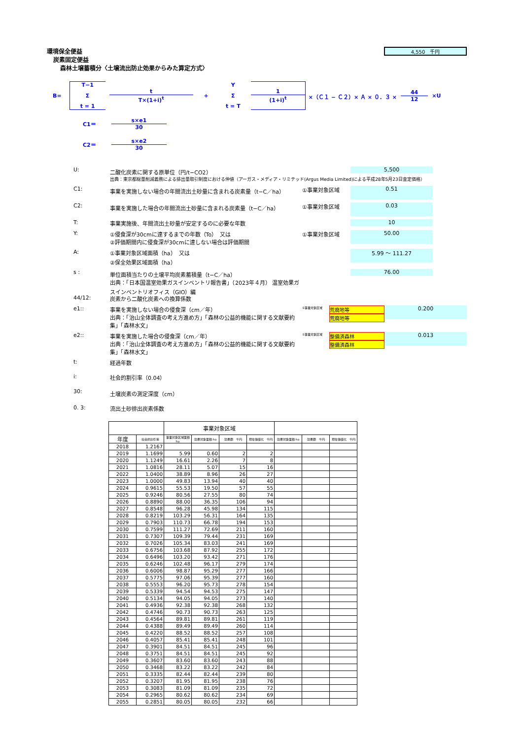4,550　千円
環境保全便益
炭素固定便益
森林土壌蓄積分〈土壌流出防止効果からみた算定方式〉
B=
T−1
Σ
t = 1
t
T×(1+i)<sup>t</sup>
+
Y
Σ
t = T
1
(1+i)<sup>t</sup>
×（Ｃ１ − Ｃ２）× Ａ × ０．３ ×
44
12
×U
C1＝
s×e1
30
C2＝
s×e2
30
U: 二酸化炭素に関する原単位（円/t−CO2） 5,500
出典：東京都総量削減義務による排出量取引制度における仲値（アーガス・メディア・リミテッド(Argus Media Limited)による平成28年5月23日査定価格）
C1: 事業を実施しない場合の年間流出土砂量に含まれる炭素量（t−C／ha） ①事業対象区域 0.51
C2: 事業を実施した場合の年間流出土砂量に含まれる炭素量（t−C／ha） ①事業対象区域 0.03
T: 事業実施後、年間流出土砂量が安定するのに必要な年数 10
Y: ①侵食深が30cmに達するまでの年数（To）　又は
②評価期間内に侵食深が30cmに達しない場合は評価期間 ①事業対象区域 50.00
A: ①事業対象区域面積（ha）　又は
②保全効果区域面積（ha） 5.99 ～ 111.27
s : 単位面積当たりの土壌平均炭素蓄積量（t−C／ha）
出典：「日本国温室効果ガスインベントリ報告書」（2023年４月） 温室効果ガスインベントリオフィス（GIO）編 76.00
44/12: 炭素から二酸化炭素への換算係数
e1:: 事業を実施しない場合の侵食深（cm／年）
出典：「治山全体調査の考え方進め方」「森林の公益的機能に関する文献要約集」「森林水文」 ①事業対象区域
荒廃地等
荒廃地等
0.200
e2:: 事業を実施した場合の侵食深（cm／年）
出典：「治山全体調査の考え方進め方」「森林の公益的機能に関する文献要約集」「森林水文」 ①事業対象区域
整備済森林
整備済森林
0.013
t: 経過年数
i: 社会的割引率（0.04）
30: 土壌炭素の測定深度（cm）
0. 3: 流出土砂排出炭素係数
| | | 事業対象区域 | | | | | | |
| 年度 | 社会的割引率 | 事業対象区域面積 ha | 効果対象面積 ha | 効果額 千円 | 現在価値化 千円 | 効果対象面積 ha | 効果額 千円 | 現在価値化 千円 |
| 2018 | 1.2167 | | | | | | | |
| 2019 | 1.1699 | 5.99 | 0.60 | 2 | 2 | | | |
| 2020 | 1.1249 | 16.61 | 2.26 | 7 | 8 | | | |
| 2021 | 1.0816 | 28.11 | 5.07 | 15 | 16 | | | |
| 2022 | 1.0400 | 38.89 | 8.96 | 26 | 27 | | | |
| 2023 | 1.0000 | 49.83 | 13.94 | 40 | 40 | | | |
| 2024 | 0.9615 | 55.53 | 19.50 | 57 | 55 | | | |
| 2025 | 0.9246 | 80.56 | 27.55 | 80 | 74 | | | |
| 2026 | 0.8890 | 88.00 | 36.35 | 106 | 94 | | | |
| 2027 | 0.8548 | 96.28 | 45.98 | 134 | 115 | | | |
| 2028 | 0.8219 | 103.29 | 56.31 | 164 | 135 | | | |
| 2029 | 0.7903 | 110.73 | 66.78 | 194 | 153 | | | |
| 2030 | 0.7599 | 111.27 | 72.69 | 211 | 160 | | | |
| 2031 | 0.7307 | 109.39 | 79.44 | 231 | 169 | | | |
| 2032 | 0.7026 | 105.34 | 83.03 | 241 | 169 | | | |
| 2033 | 0.6756 | 103.68 | 87.92 | 255 | 172 | | | |
| 2034 | 0.6496 | 103.20 | 93.42 | 271 | 176 | | | |
| 2035 | 0.6246 | 102.48 | 96.17 | 279 | 174 | | | |
| 2036 | 0.6006 | 98.87 | 95.29 | 277 | 166 | | | |
| 2037 | 0.5775 | 97.06 | 95.39 | 277 | 160 | | | |
| 2038 | 0.5553 | 96.20 | 95.73 | 278 | 154 | | | |
| 2039 | 0.5339 | 94.54 | 94.53 | 275 | 147 | | | |
| 2040 | 0.5134 | 94.05 | 94.05 | 273 | 140 | | | |
| 2041 | 0.4936 | 92.38 | 92.38 | 268 | 132 | | | |
| 2042 | 0.4746 | 90.73 | 90.73 | 263 | 125 | | | |
| 2043 | 0.4564 | 89.81 | 89.81 | 261 | 119 | | | |
| 2044 | 0.4388 | 89.49 | 89.49 | 260 | 114 | | | |
| 2045 | 0.4220 | 88.52 | 88.52 | 257 | 108 | | | |
| 2046 | 0.4057 | 85.41 | 85.41 | 248 | 101 | | | |
| 2047 | 0.3901 | 84.51 | 84.51 | 245 | 96 | | | |
| 2048 | 0.3751 | 84.51 | 84.51 | 245 | 92 | | | |
| 2049 | 0.3607 | 83.60 | 83.60 | 243 | 88 | | | |
| 2050 | 0.3468 | 83.22 | 83.22 | 242 | 84 | | | |
| 2051 | 0.3335 | 82.44 | 82.44 | 239 | 80 | | | |
| 2052 | 0.3207 | 81.95 | 81.95 | 238 | 76 | | | |
| 2053 | 0.3083 | 81.09 | 81.09 | 235 | 72 | | | |
| 2054 | 0.2965 | 80.62 | 80.62 | 234 | 69 | | | |
| 2055 | 0.2851 | 80.05 | 80.05 | 232 | 66 | | | |